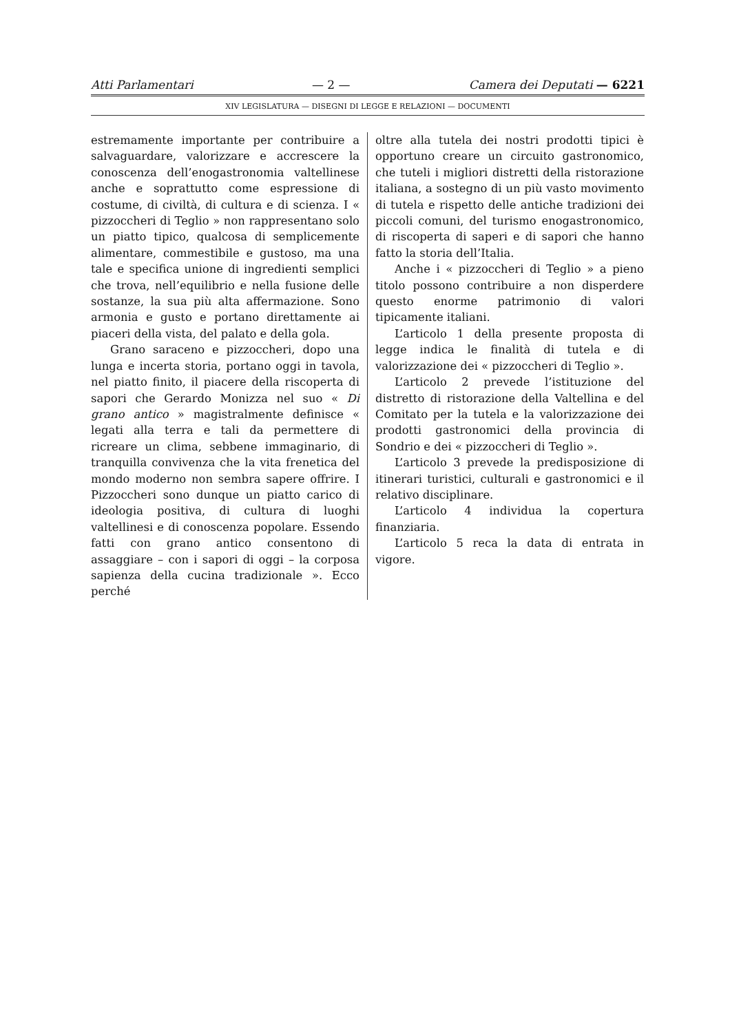Atti Parlamentari — 2 — Camera dei Deputati — 6221
XIV LEGISLATURA — DISEGNI DI LEGGE E RELAZIONI — DOCUMENTI
estremamente importante per contribuire a salvaguardare, valorizzare e accrescere la conoscenza dell’enogastronomia valtellinese anche e soprattutto come espressione di costume, di civiltà, di cultura e di scienza. I « pizzoccheri di Teglio » non rappresentano solo un piatto tipico, qualcosa di semplicemente alimentare, commestibile e gustoso, ma una tale e specifica unione di ingredienti semplici che trova, nell’equilibrio e nella fusione delle sostanze, la sua più alta affermazione. Sono armonia e gusto e portano direttamente ai piaceri della vista, del palato e della gola.
Grano saraceno e pizzoccheri, dopo una lunga e incerta storia, portano oggi in tavola, nel piatto finito, il piacere della riscoperta di sapori che Gerardo Monizza nel suo « Di grano antico » magistralmente definisce « legati alla terra e tali da permettere di ricreare un clima, sebbene immaginario, di tranquilla convivenza che la vita frenetica del mondo moderno non sembra sapere offrire. I Pizzoccheri sono dunque un piatto carico di ideologia positiva, di cultura di luoghi valtellinesi e di conoscenza popolare. Essendo fatti con grano antico consentono di assaggiare – con i sapori di oggi – la corposa sapienza della cucina tradizionale ». Ecco perché
oltre alla tutela dei nostri prodotti tipici è opportuno creare un circuito gastronomico, che tuteli i migliori distretti della ristorazione italiana, a sostegno di un più vasto movimento di tutela e rispetto delle antiche tradizioni dei piccoli comuni, del turismo enogastronomico, di riscoperta di saperi e di sapori che hanno fatto la storia dell’Italia.
Anche i « pizzoccheri di Teglio » a pieno titolo possono contribuire a non disperdere questo enorme patrimonio di valori tipicamente italiani.
L’articolo 1 della presente proposta di legge indica le finalità di tutela e di valorizzazione dei « pizzoccheri di Teglio ».
L’articolo 2 prevede l’istituzione del distretto di ristorazione della Valtellina e del Comitato per la tutela e la valorizzazione dei prodotti gastronomici della provincia di Sondrio e dei « pizzoccheri di Teglio ».
L’articolo 3 prevede la predisposizione di itinerari turistici, culturali e gastronomici e il relativo disciplinare.
L’articolo 4 individua la copertura finanziaria.
L’articolo 5 reca la data di entrata in vigore.